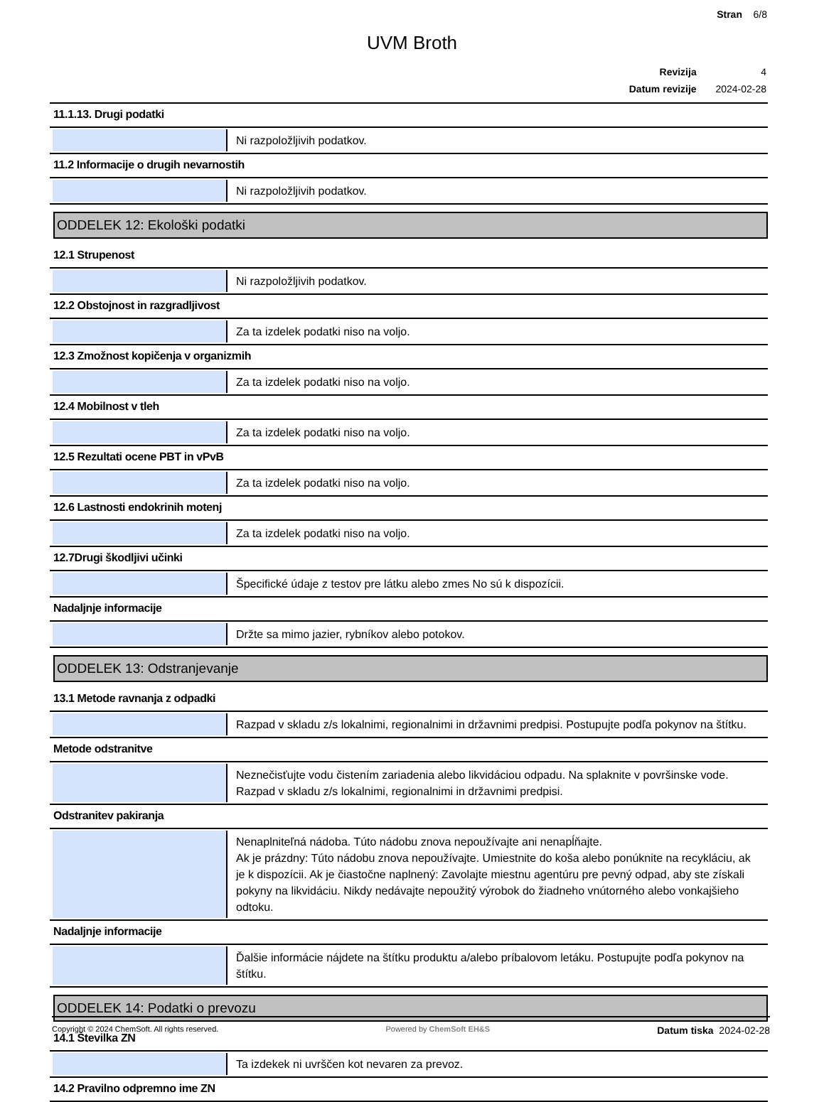Stran 6/8
UVM Broth
| Revizija | 4 |
| Datum revizije | 2024-02-28 |
11.1.13. Drugi podatki
Ni razpoložljivih podatkov.
11.2 Informacije o drugih nevarnostih
Ni razpoložljivih podatkov.
ODDELEK 12: Ekološki podatki
12.1 Strupenost
Ni razpoložljivih podatkov.
12.2 Obstojnost in razgradljivost
Za ta izdelek podatki niso na voljo.
12.3 Zmožnost kopičenja v organizmih
Za ta izdelek podatki niso na voljo.
12.4 Mobilnost v tleh
Za ta izdelek podatki niso na voljo.
12.5 Rezultati ocene PBT in vPvB
Za ta izdelek podatki niso na voljo.
12.6 Lastnosti endokrinih motenj
Za ta izdelek podatki niso na voljo.
12.7Drugi škodljivi učinki
Špecifické údaje z testov pre látku alebo zmes No sú k dispozícii.
Nadaljnje informacije
Držte sa mimo jazier, rybníkov alebo potokov.
ODDELEK 13: Odstranjevanje
13.1 Metode ravnanja z odpadki
Razpad v skladu z/s lokalnimi, regionalnimi in državnimi predpisi. Postupujte podľa pokynov na štítku.
Metode odstranitve
Neznečisťujte vodu čistením zariadenia alebo likvidáciou odpadu. Na splaknite v površinske vode. Razpad v skladu z/s lokalnimi, regionalnimi in državnimi predpisi.
Odstranitev pakiranja
Nenaplniteľná nádoba. Túto nádobu znova nepoužívajte ani nenapĺňajte.
Ak je prázdny: Túto nádobu znova nepoužívajte. Umiestnite do koša alebo ponúknite na recykláciu, ak je k dispozícii. Ak je čiastočne naplnený: Zavolajte miestnu agentúru pre pevný odpad, aby ste získali pokyny na likvidáciu. Nikdy nedávajte nepoužitý výrobok do žiadneho vnútorného alebo vonkajšieho odtoku.
Nadaljnje informacije
Ďalšie informácie nájdete na štítku produktu a/alebo príbalovom letáku. Postupujte podľa pokynov na štítku.
ODDELEK 14: Podatki o prevozu
14.1 Številka ZN
Ta izdekek ni uvrščen kot nevaren za prevoz.
14.2 Pravilno odpremno ime ZN
Copyright © 2024 ChemSoft. All rights reserved. Powered by ChemSoft EH&S Datum tiska 2024-02-28